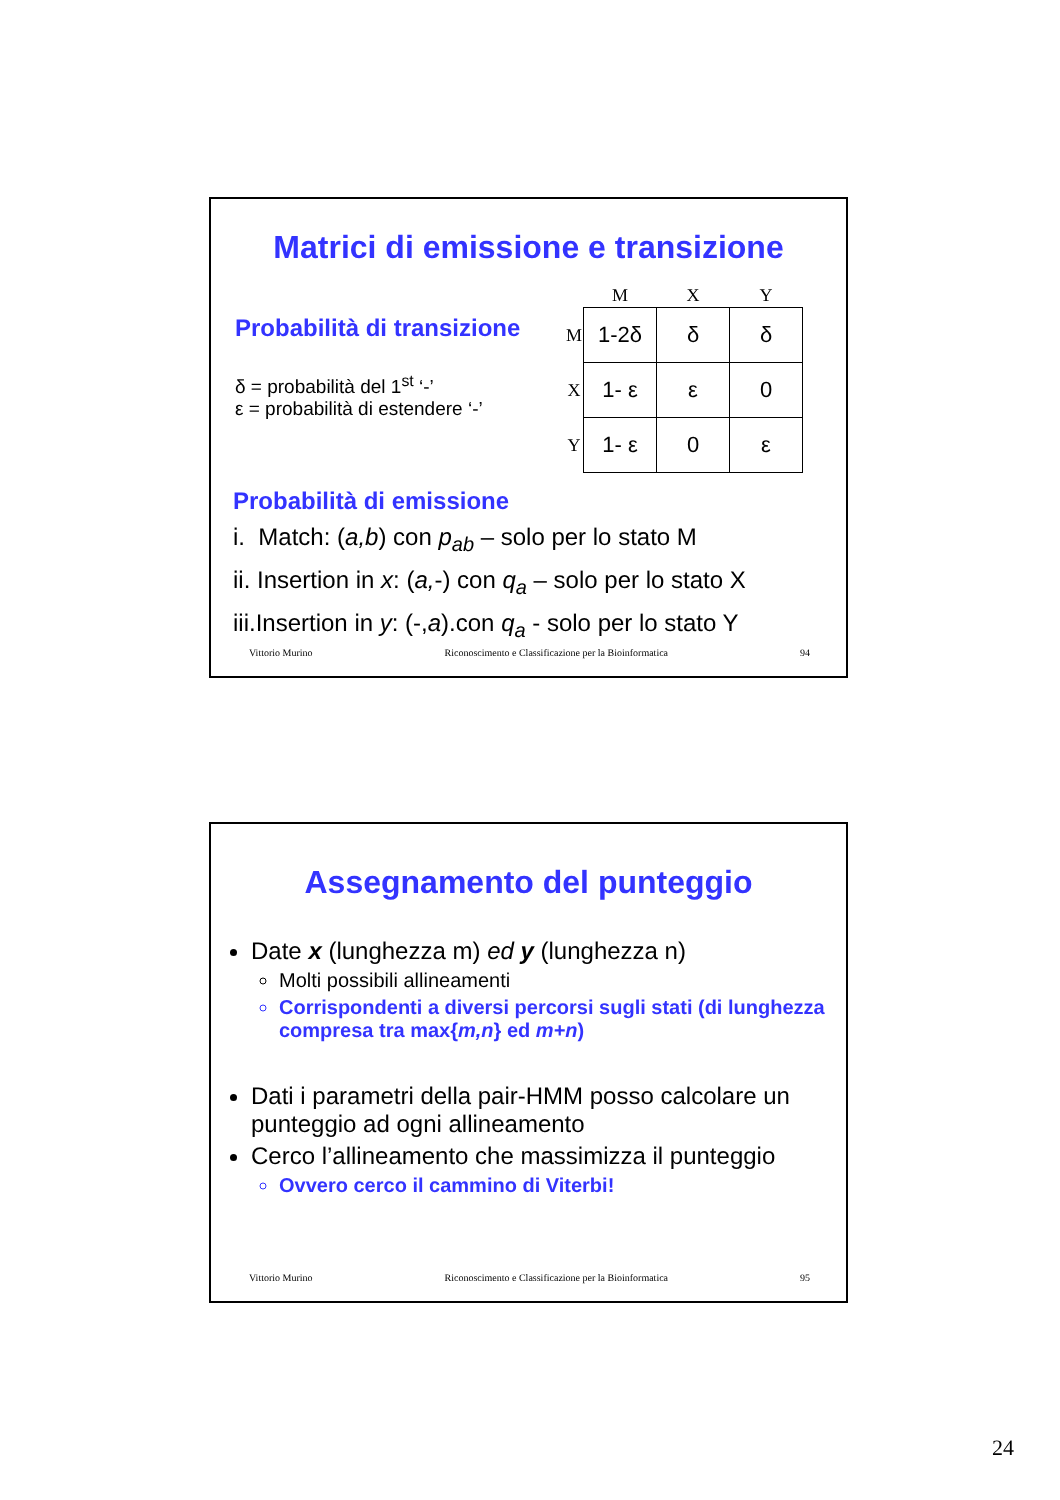Matrici di emissione e transizione
Probabilità di transizione
δ = probabilità del 1<sup>st</sup> ‘-’
ε = probabilità di estendere ‘-’
| | M | X | Y |
| M | 1-2δ | δ | δ |
| X | 1- ε | ε | 0 |
| Y | 1- ε | 0 | ε |
Probabilità di emissione
i. Match: (a,b) con p<sub>ab</sub> – solo per lo stato M
ii. Insertion in x: (a,-) con q<sub>a</sub> – solo per lo stato X
iii.Insertion in y: (-,a).con q<sub>a</sub> - solo per lo stato Y
Vittorio Murino Riconoscimento e Classificazione per la Bioinformatica 94
Assegnamento del punteggio
Date x (lunghezza m) ed y (lunghezza n)
Molti possibili allineamenti
Corrispondenti a diversi percorsi sugli stati (di lunghezza compresa tra max{m,n} ed m+n)
Dati i parametri della pair-HMM posso calcolare un punteggio ad ogni allineamento
Cerco l’allineamento che massimizza il punteggio
Ovvero cerco il cammino di Viterbi!
Vittorio Murino Riconoscimento e Classificazione per la Bioinformatica 95
24